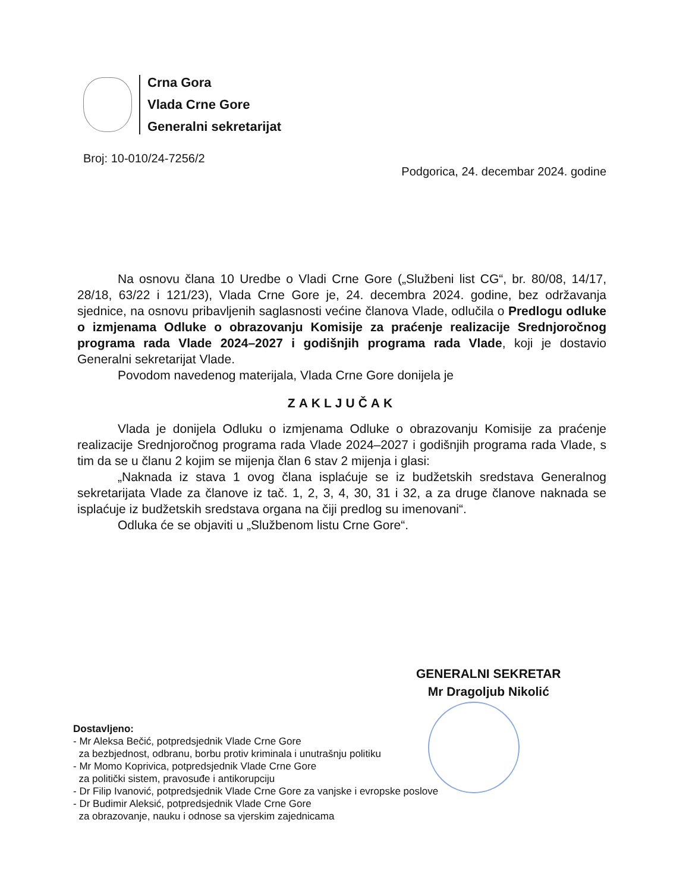Crna Gora
Vlada Crne Gore
Generalni sekretarijat
Broj: 10-010/24-7256/2 Podgorica, 24. decembar 2024. godine
Na osnovu člana 10 Uredbe o Vladi Crne Gore („Službeni list CG“, br. 80/08, 14/17, 28/18, 63/22 i 121/23), Vlada Crne Gore je, 24. decembra 2024. godine, bez održavanja sjednice, na osnovu pribavljenih saglasnosti većine članova Vlade, odlučila o Predlogu odluke o izmjenama Odluke o obrazovanju Komisije za praćenje realizacije Srednjoročnog programa rada Vlade 2024–2027 i godišnjih programa rada Vlade, koji je dostavio Generalni sekretarijat Vlade.
Povodom navedenog materijala, Vlada Crne Gore donijela je
ZAKLJUČAK
Vlada je donijela Odluku o izmjenama Odluke o obrazovanju Komisije za praćenje realizacije Srednjoročnog programa rada Vlade 2024–2027 i godišnjih programa rada Vlade, s tim da se u članu 2 kojim se mijenja član 6 stav 2 mijenja i glasi:
„Naknada iz stava 1 ovog člana isplaćuje se iz budžetskih sredstava Generalnog sekretarijata Vlade za članove iz tač. 1, 2, 3, 4, 30, 31 i 32, a za druge članove naknada se isplaćuje iz budžetskih sredstava organa na čiji predlog su imenovani“.
Odluka će se objaviti u „Službenom listu Crne Gore“.
GENERALNI SEKRETAR
Mr Dragoljub Nikolić
Dostavljeno:
- Mr Aleksa Bečić, potpredsjednik Vlade Crne Gore
za bezbjednost, odbranu, borbu protiv kriminala i unutrašnju politiku
- Mr Momo Koprivica, potpredsjednik Vlade Crne Gore
za politički sistem, pravosuđe i antikorupciju
- Dr Filip Ivanović, potpredsjednik Vlade Crne Gore za vanjske i evropske poslove
- Dr Budimir Aleksić, potpredsjednik Vlade Crne Gore
za obrazovanje, nauku i odnose sa vjerskim zajednicama